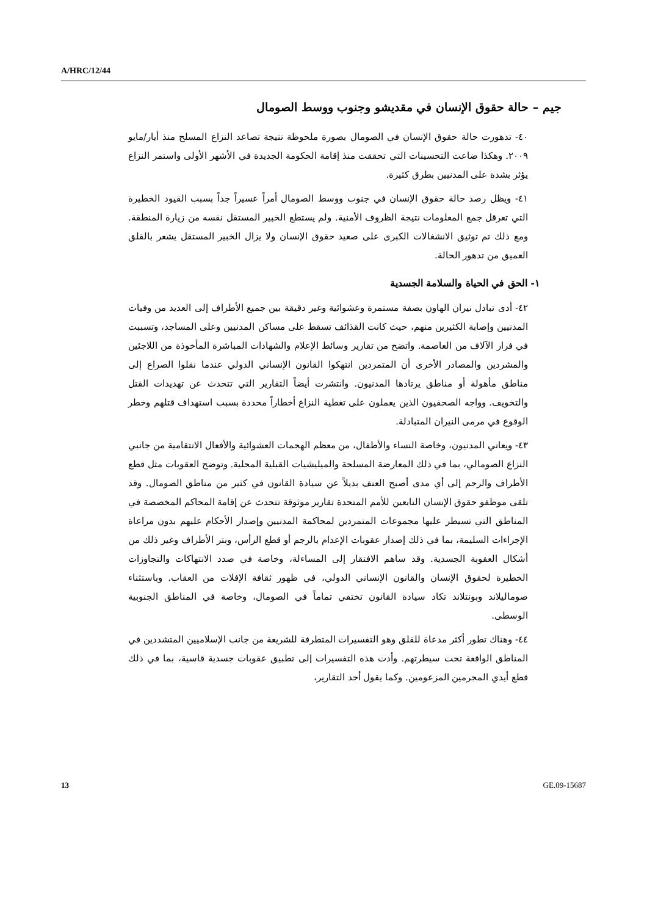A/HRC/12/44
جيم – حالة حقوق الإنسان في مقديشو وجنوب ووسط الصومال
٤٠- تدهورت حالة حقوق الإنسان في الصومال بصورة ملحوظة نتيجة تصاعد النزاع المسلح منذ أيار/مايو ٢٠٠٩. وهكذا ضاعت التحسينات التي تحققت منذ إقامة الحكومة الجديدة في الأشهر الأولى واستمر النزاع يؤثر بشدة على المدنيين بطرق كثيرة.
٤١- ويظل رصد حالة حقوق الإنسان في جنوب ووسط الصومال أمراً عسيراً جداً بسبب القيود الخطيرة التي تعرقل جمع المعلومات نتيجة الظروف الأمنية. ولم يستطع الخبير المستقل نفسه من زيارة المنطقة. ومع ذلك تم توثيق الانشغالات الكبرى على صعيد حقوق الإنسان ولا يزال الخبير المستقل يشعر بالقلق العميق من تدهور الحالة.
١- الحق في الحياة والسلامة الجسدية
٤٢- أدى تبادل نيران الهاون بصفة مستمرة وعشوائية وغير دقيقة بين جميع الأطراف إلى العديد من وفيات المدنيين وإصابة الكثيرين منهم، حيث كانت القذائف تسقط على مساكن المدنيين وعلى المساجد، وتسببت في فرار الآلاف من العاصمة. واتضح من تقارير وسائط الإعلام والشهادات المباشرة المأخوذة من اللاجئين والمشردين والمصادر الأخرى أن المتمردين انتهكوا القانون الإنساني الدولي عندما نقلوا الصراع إلى مناطق مأهولة أو مناطق يرتادها المدنيون. وانتشرت أيضاً التقارير التي تتحدث عن تهديدات القتل والتخويف. وواجه الصحفيون الذين يعملون على تغطية النزاع أخطاراً محددة بسبب استهداف قتلهم وخطر الوقوع في مرمى النيران المتبادلة.
٤٣- ويعاني المدنيون، وخاصة النساء والأطفال، من معظم الهجمات العشوائية والأفعال الانتقامية من جانبي النزاع الصومالي، بما في ذلك المعارضة المسلحة والميليشيات القبلية المحلية. وتوضح العقوبات مثل قطع الأطراف والرجم إلى أي مدى أصبح العنف بديلاً عن سيادة القانون في كثير من مناطق الصومال. وقد تلقى موظفو حقوق الإنسان التابعين للأمم المتحدة تقارير موثوقة تتحدث عن إقامة المحاكم المخصصة في المناطق التي تسيطر عليها مجموعات المتمردين لمحاكمة المدنيين وإصدار الأحكام عليهم بدون مراعاة الإجراءات السليمة، بما في ذلك إصدار عقوبات الإعدام بالرجم أو قطع الرأس، وبتر الأطراف وغير ذلك من أشكال العقوبة الجسدية. وقد ساهم الافتقار إلى المساءلة، وخاصة في صدد الانتهاكات والتجاوزات الخطيرة لحقوق الإنسان والقانون الإنساني الدولي، في ظهور ثقافة الإفلات من العقاب. وباستثناء صوماليلاند وبونتلاند تكاد سيادة القانون تختفي تماماً في الصومال، وخاصة في المناطق الجنوبية الوسطى.
٤٤- وهناك تطور أكثر مدعاة للقلق وهو التفسيرات المتطرفة للشريعة من جانب الإسلاميين المتشددين في المناطق الواقعة تحت سيطرتهم. وأدت هذه التفسيرات إلى تطبيق عقوبات جسدية قاسية، بما في ذلك قطع أيدي المجرمين المزعومين. وكما يقول أحد التقارير،
13 GE.09-15687